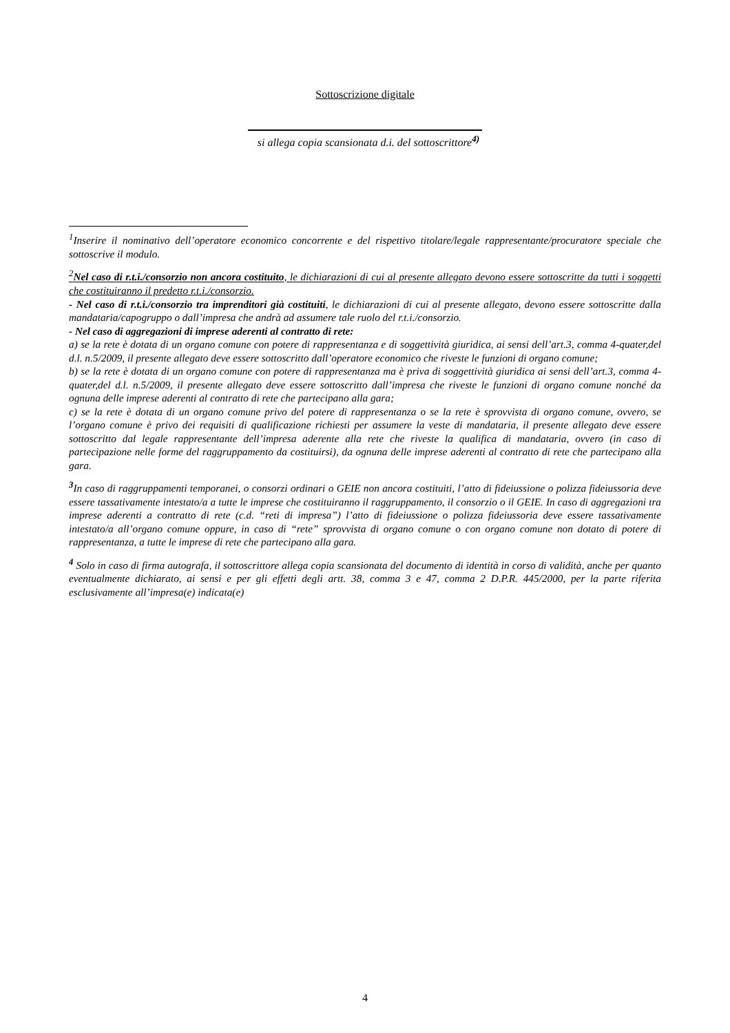Sottoscrizione digitale
si allega copia scansionata d.i. del sottoscrittore<sup>4)</sup>
<sup>1</sup> Inserire il nominativo dell’operatore economico concorrente e del rispettivo titolare/legale rappresentante/procuratore speciale che sottoscrive il modulo.
<sup>2</sup> Nel caso di r.t.i./consorzio non ancora costituito, le dichiarazioni di cui al presente allegato devono essere sottoscritte da tutti i soggetti che costituiranno il predetto r.t.i./consorzio.
- Nel caso di r.t.i./consorzio tra imprenditori già costituiti, le dichiarazioni di cui al presente allegato, devono essere sottoscritte dalla mandataria/capogruppo o dall’impresa che andrà ad assumere tale ruolo del r.t.i./consorzio.
- Nel caso di aggregazioni di imprese aderenti al contratto di rete:
a) se la rete è dotata di un organo comune con potere di rappresentanza e di soggettività giuridica, ai sensi dell’art.3, comma 4-quater,del d.l. n.5/2009, il presente allegato deve essere sottoscritto dall’operatore economico che riveste le funzioni di organo comune;
b) se la rete è dotata di un organo comune con potere di rappresentanza ma è priva di soggettività giuridica ai sensi dell’art.3, comma 4-quater,del d.l. n.5/2009, il presente allegato deve essere sottoscritto dall’impresa che riveste le funzioni di organo comune nonché da ognuna delle imprese aderenti al contratto di rete che partecipano alla gara;
c) se la rete è dotata di un organo comune privo del potere di rappresentanza o se la rete è sprovvista di organo comune, ovvero, se l’organo comune è privo dei requisiti di qualificazione richiesti per assumere la veste di mandataria, il presente allegato deve essere sottoscritto dal legale rappresentante dell’impresa aderente alla rete che riveste la qualifica di mandataria, ovvero (in caso di partecipazione nelle forme del raggruppamento da costituirsi), da ognuna delle imprese aderenti al contratto di rete che partecipano alla gara.
<sup>3</sup> In caso di raggruppamenti temporanei, o consorzi ordinari o GEIE non ancora costituiti, l’atto di fideiussione o polizza fideiussoria deve essere tassativamente intestato/a a tutte le imprese che costituiranno il raggruppamento, il consorzio o il GEIE. In caso di aggregazioni tra imprese aderenti a contratto di rete (c.d. “reti di impresa”) l’atto di fideiussione o polizza fideiussoria deve essere tassativamente intestato/a all’organo comune oppure, in caso di “rete” sprovvista di organo comune o con organo comune non dotato di potere di rappresentanza, a tutte le imprese di rete che partecipano alla gara.
<sup>4</sup> Solo in caso di firma autografa, il sottoscrittore allega copia scansionata del documento di identità in corso di validità, anche per quanto eventualmente dichiarato, ai sensi e per gli effetti degli artt. 38, comma 3 e 47, comma 2 D.P.R. 445/2000, per la parte riferita esclusivamente all’impresa(e) indicata(e)
4